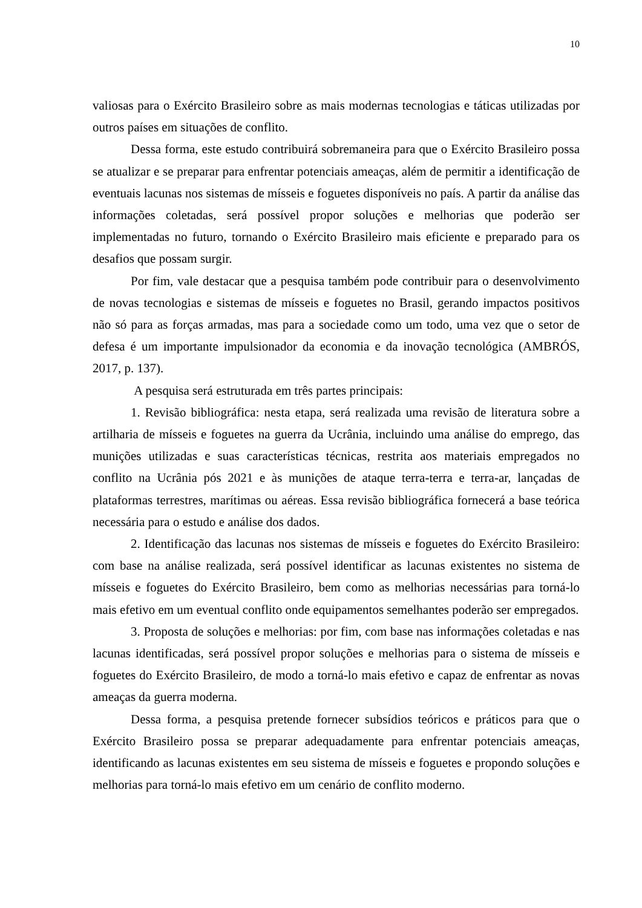10
valiosas para o Exército Brasileiro sobre as mais modernas tecnologias e táticas utilizadas por outros países em situações de conflito.
Dessa forma, este estudo contribuirá sobremaneira para que o Exército Brasileiro possa se atualizar e se preparar para enfrentar potenciais ameaças, além de permitir a identificação de eventuais lacunas nos sistemas de mísseis e foguetes disponíveis no país. A partir da análise das informações coletadas, será possível propor soluções e melhorias que poderão ser implementadas no futuro, tornando o Exército Brasileiro mais eficiente e preparado para os desafios que possam surgir.
Por fim, vale destacar que a pesquisa também pode contribuir para o desenvolvimento de novas tecnologias e sistemas de mísseis e foguetes no Brasil, gerando impactos positivos não só para as forças armadas, mas para a sociedade como um todo, uma vez que o setor de defesa é um importante impulsionador da economia e da inovação tecnológica (AMBRÓS, 2017, p. 137).
A pesquisa será estruturada em três partes principais:
1. Revisão bibliográfica: nesta etapa, será realizada uma revisão de literatura sobre a artilharia de mísseis e foguetes na guerra da Ucrânia, incluindo uma análise do emprego, das munições utilizadas e suas características técnicas, restrita aos materiais empregados no conflito na Ucrânia pós 2021 e às munições de ataque terra-terra e terra-ar, lançadas de plataformas terrestres, marítimas ou aéreas. Essa revisão bibliográfica fornecerá a base teórica necessária para o estudo e análise dos dados.
2. Identificação das lacunas nos sistemas de mísseis e foguetes do Exército Brasileiro: com base na análise realizada, será possível identificar as lacunas existentes no sistema de mísseis e foguetes do Exército Brasileiro, bem como as melhorias necessárias para torná-lo mais efetivo em um eventual conflito onde equipamentos semelhantes poderão ser empregados.
3. Proposta de soluções e melhorias: por fim, com base nas informações coletadas e nas lacunas identificadas, será possível propor soluções e melhorias para o sistema de mísseis e foguetes do Exército Brasileiro, de modo a torná-lo mais efetivo e capaz de enfrentar as novas ameaças da guerra moderna.
Dessa forma, a pesquisa pretende fornecer subsídios teóricos e práticos para que o Exército Brasileiro possa se preparar adequadamente para enfrentar potenciais ameaças, identificando as lacunas existentes em seu sistema de mísseis e foguetes e propondo soluções e melhorias para torná-lo mais efetivo em um cenário de conflito moderno.